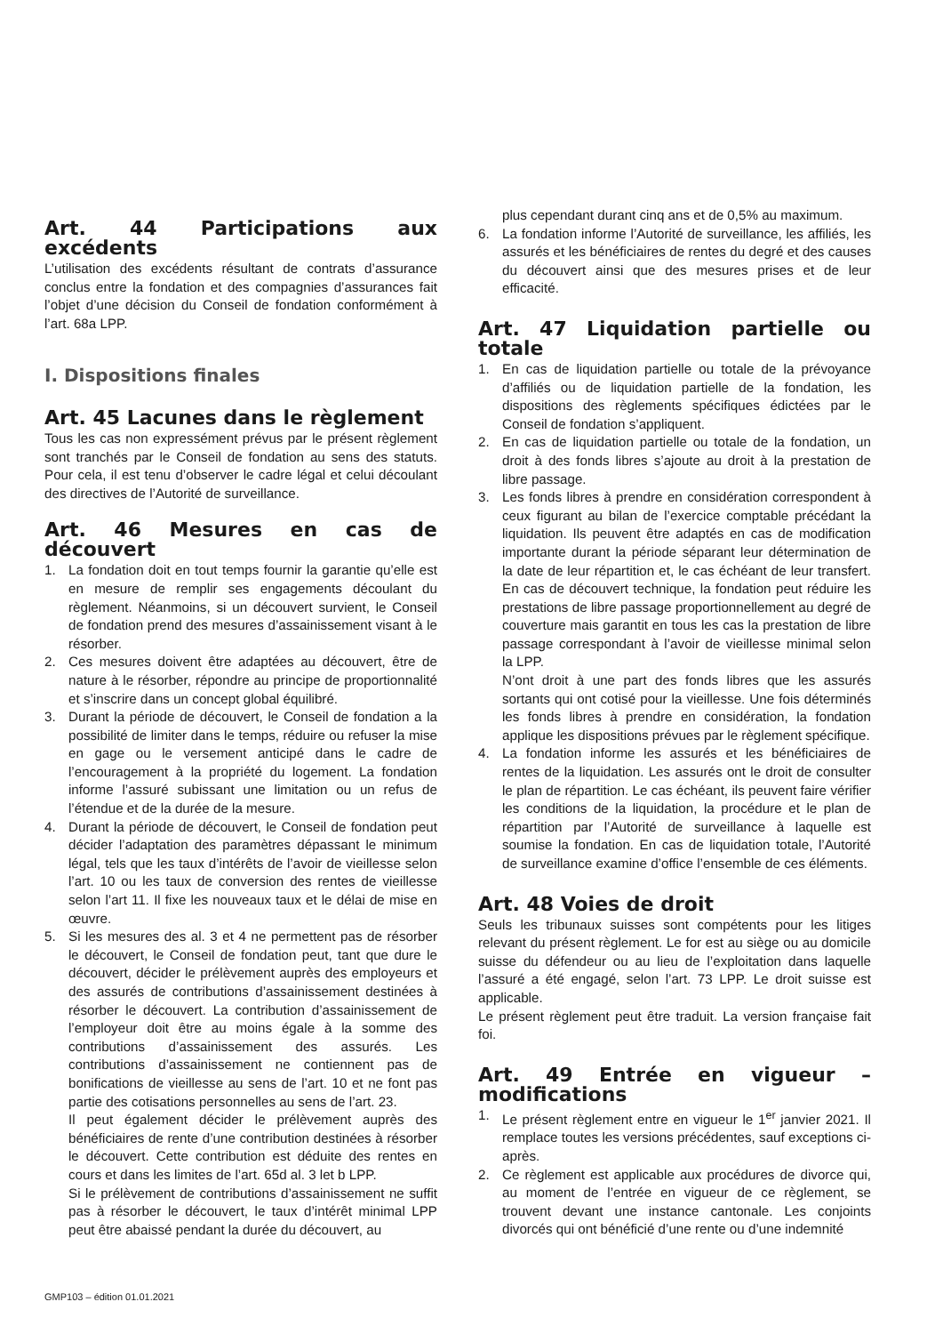Art. 44 Participations aux excédents
L’utilisation des excédents résultant de contrats d’assurance conclus entre la fondation et des compagnies d’assurances fait l’objet d’une décision du Conseil de fondation conformément à l’art. 68a LPP.
I. Dispositions finales
Art. 45 Lacunes dans le règlement
Tous les cas non expressément prévus par le présent règlement sont tranchés par le Conseil de fondation au sens des statuts. Pour cela, il est tenu d’observer le cadre légal et celui découlant des directives de l’Autorité de surveillance.
Art. 46 Mesures en cas de découvert
1. La fondation doit en tout temps fournir la garantie qu’elle est en mesure de remplir ses engagements découlant du règlement. Néanmoins, si un découvert survient, le Conseil de fondation prend des mesures d’assainissement visant à le résorber.
2. Ces mesures doivent être adaptées au découvert, être de nature à le résorber, répondre au principe de proportionnalité et s’inscrire dans un concept global équilibré.
3. Durant la période de découvert, le Conseil de fondation a la possibilité de limiter dans le temps, réduire ou refuser la mise en gage ou le versement anticipé dans le cadre de l’encouragement à la propriété du logement. La fondation informe l’assuré subissant une limitation ou un refus de l’étendue et de la durée de la mesure.
4. Durant la période de découvert, le Conseil de fondation peut décider l’adaptation des paramètres dépassant le minimum légal, tels que les taux d’intérêts de l’avoir de vieillesse selon l’art. 10 ou les taux de conversion des rentes de vieillesse selon l’art 11. Il fixe les nouveaux taux et le délai de mise en œuvre.
5. Si les mesures des al. 3 et 4 ne permettent pas de résorber le découvert, le Conseil de fondation peut, tant que dure le découvert, décider le prélèvement auprès des employeurs et des assurés de contributions d’assainissement destinées à résorber le découvert. La contribution d’assainissement de l’employeur doit être au moins égale à la somme des contributions d’assainissement des assurés. Les contributions d’assainissement ne contiennent pas de bonifications de vieillesse au sens de l’art. 10 et ne font pas partie des cotisations personnelles au sens de l’art. 23.
Il peut également décider le prélèvement auprès des bénéficiaires de rente d’une contribution destinées à résorber le découvert. Cette contribution est déduite des rentes en cours et dans les limites de l’art. 65d al. 3 let b LPP.
Si le prélèvement de contributions d’assainissement ne suffit pas à résorber le découvert, le taux d’intérêt minimal LPP peut être abaissé pendant la durée du découvert, au
plus cependant durant cinq ans et de 0,5% au maximum.
6. La fondation informe l’Autorité de surveillance, les affiliés, les assurés et les bénéficiaires de rentes du degré et des causes du découvert ainsi que des mesures prises et de leur efficacité.
Art. 47 Liquidation partielle ou totale
1. En cas de liquidation partielle ou totale de la prévoyance d’affiliés ou de liquidation partielle de la fondation, les dispositions des règlements spécifiques édictées par le Conseil de fondation s’appliquent.
2. En cas de liquidation partielle ou totale de la fondation, un droit à des fonds libres s’ajoute au droit à la prestation de libre passage.
3. Les fonds libres à prendre en considération correspondent à ceux figurant au bilan de l’exercice comptable précédant la liquidation. Ils peuvent être adaptés en cas de modification importante durant la période séparant leur détermination de la date de leur répartition et, le cas échéant de leur transfert. En cas de découvert technique, la fondation peut réduire les prestations de libre passage proportionnellement au degré de couverture mais garantit en tous les cas la prestation de libre passage correspondant à l’avoir de vieillesse minimal selon la LPP.
N’ont droit à une part des fonds libres que les assurés sortants qui ont cotisé pour la vieillesse. Une fois déterminés les fonds libres à prendre en considération, la fondation applique les dispositions prévues par le règlement spécifique.
4. La fondation informe les assurés et les bénéficiaires de rentes de la liquidation. Les assurés ont le droit de consulter le plan de répartition. Le cas échéant, ils peuvent faire vérifier les conditions de la liquidation, la procédure et le plan de répartition par l’Autorité de surveillance à laquelle est soumise la fondation. En cas de liquidation totale, l’Autorité de surveillance examine d’office l’ensemble de ces éléments.
Art. 48 Voies de droit
Seuls les tribunaux suisses sont compétents pour les litiges relevant du présent règlement. Le for est au siège ou au domicile suisse du défendeur ou au lieu de l’exploitation dans laquelle l’assuré a été engagé, selon l’art. 73 LPP. Le droit suisse est applicable.
Le présent règlement peut être traduit. La version française fait foi.
Art. 49 Entrée en vigueur – modifications
1. Le présent règlement entre en vigueur le 1<sup>er</sup> janvier 2021. Il remplace toutes les versions précédentes, sauf exceptions ci-après.
2. Ce règlement est applicable aux procédures de divorce qui, au moment de l’entrée en vigueur de ce règlement, se trouvent devant une instance cantonale. Les conjoints divorcés qui ont bénéficié d’une rente ou d’une indemnité
GMP103 – édition 01.01.2021